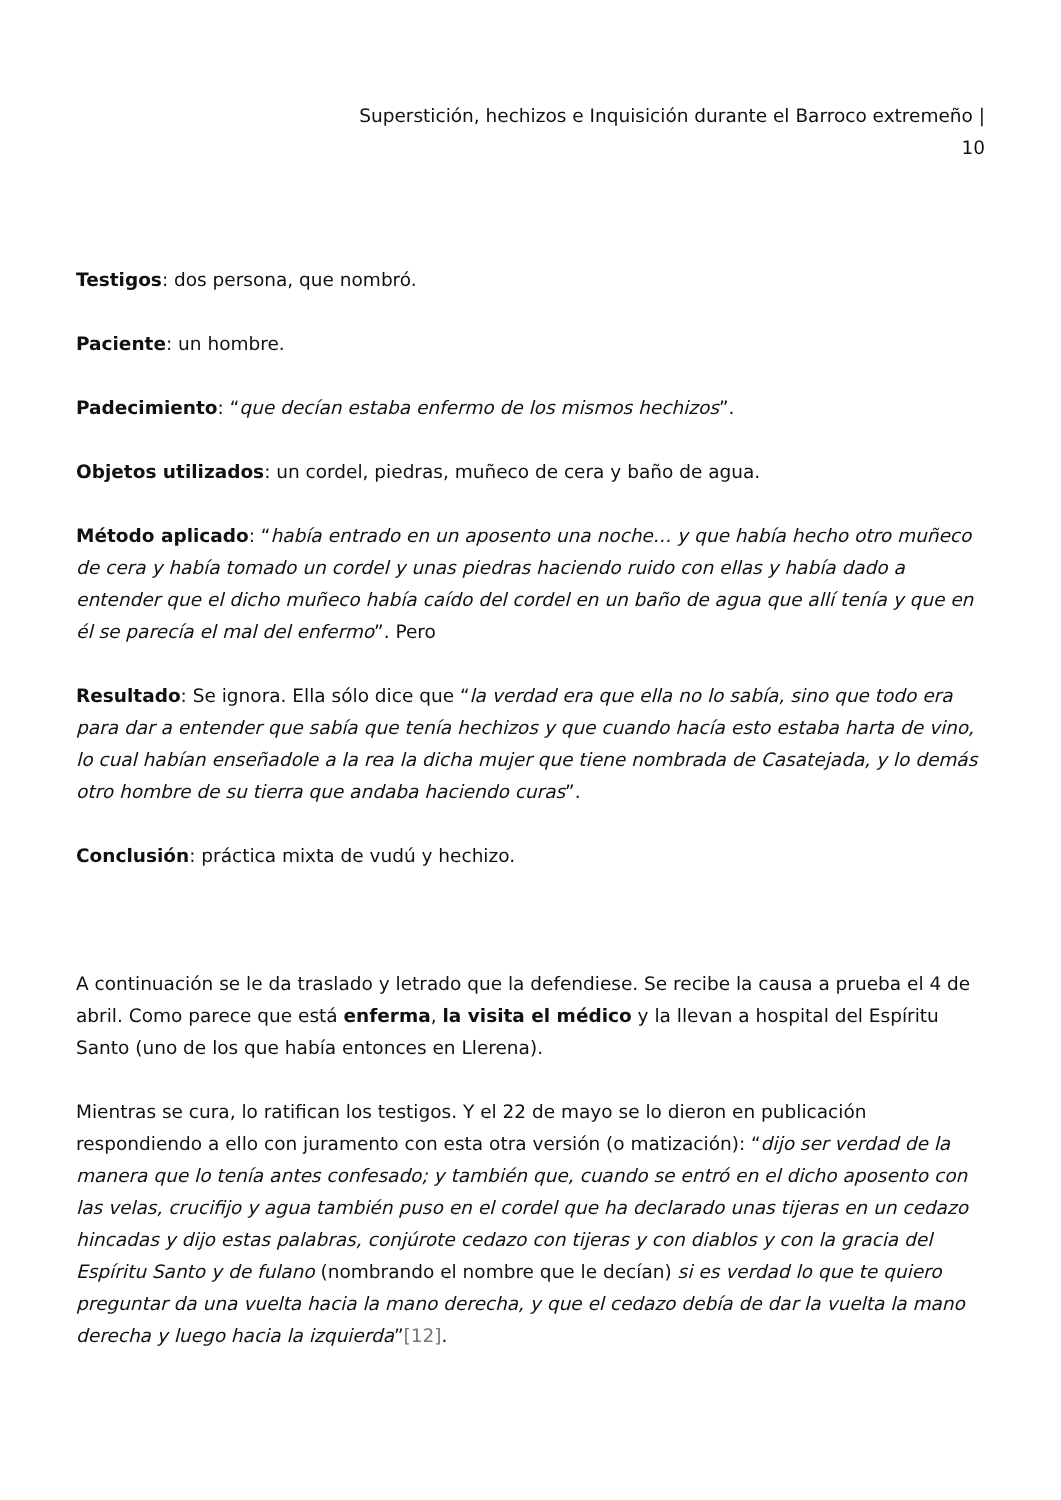Superstición, hechizos e Inquisición durante el Barroco extremeño |
10
Testigos: dos persona, que nombró.
Paciente: un hombre.
Padecimiento: “que decían estaba enfermo de los mismos hechizos”.
Objetos utilizados: un cordel, piedras, muñeco de cera y baño de agua.
Método aplicado: “había entrado en un aposento una noche… y que había hecho otro muñeco de cera y había tomado un cordel y unas piedras haciendo ruido con ellas y había dado a entender que el dicho muñeco había caído del cordel en un baño de agua que allí tenía y que en él se parecía el mal del enfermo”. Pero
Resultado: Se ignora. Ella sólo dice que “la verdad era que ella no lo sabía, sino que todo era para dar a entender que sabía que tenía hechizos y que cuando hacía esto estaba harta de vino, lo cual habían enseñadole a la rea la dicha mujer que tiene nombrada de Casatejada, y lo demás otro hombre de su tierra que andaba haciendo curas”.
Conclusión: práctica mixta de vudú y hechizo.
A continuación se le da traslado y letrado que la defendiese. Se recibe la causa a prueba el 4 de abril. Como parece que está enferma, la visita el médico y la llevan a hospital del Espíritu Santo (uno de los que había entonces en Llerena).
Mientras se cura, lo ratifican los testigos. Y el 22 de mayo se lo dieron en publicación respondiendo a ello con juramento con esta otra versión (o matización): “dijo ser verdad de la manera que lo tenía antes confesado; y también que, cuando se entró en el dicho aposento con las velas, crucifijo y agua también puso en el cordel que ha declarado unas tijeras en un cedazo hincadas y dijo estas palabras, conjúrote cedazo con tijeras y con diablos y con la gracia del Espíritu Santo y de fulano (nombrando el nombre que le decían) si es verdad lo que te quiero preguntar da una vuelta hacia la mano derecha, y que el cedazo debía de dar la vuelta la mano derecha y luego hacia la izquierda”[12].